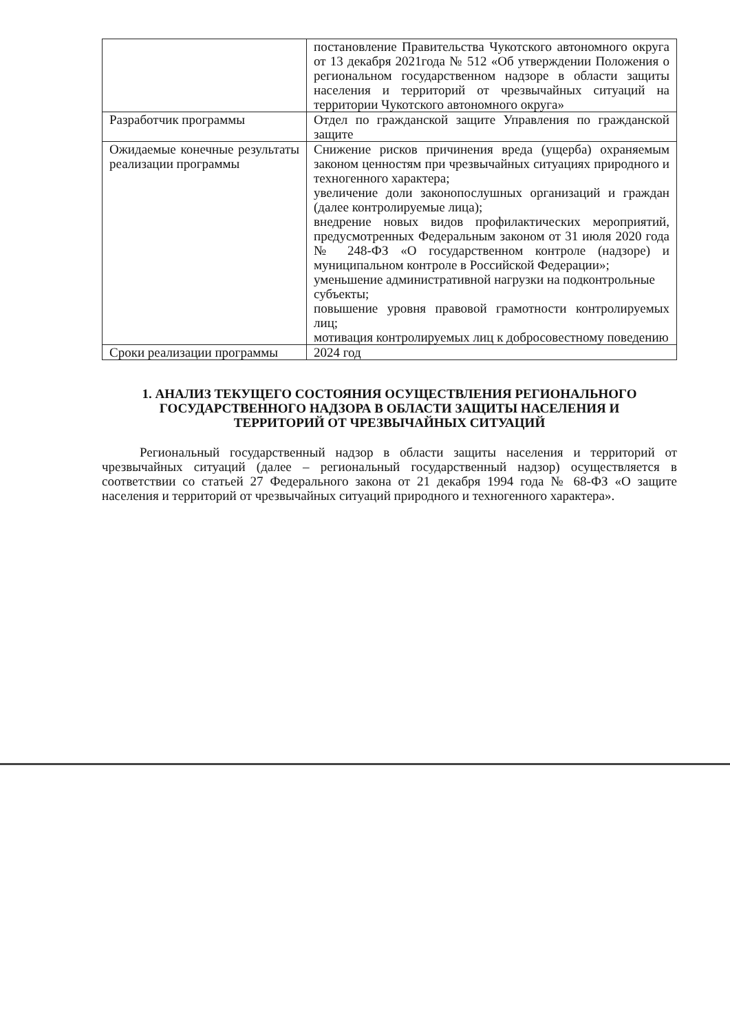| | постановление Правительства Чукотского автономного округа от 13 декабря 2021года № 512 «Об утверждении Положения о региональном государственном надзоре в области защиты населения и территорий от чрезвычайных ситуаций на территории Чукотского автономного округа» |
| Разработчик программы | Отдел по гражданской защите Управления по гражданской защите |
| Ожидаемые конечные результаты реализации программы | Снижение рисков причинения вреда (ущерба) охраняемым законом ценностям при чрезвычайных ситуациях природного и техногенного характера; увеличение доли законопослушных организаций и граждан (далее контролируемые лица); внедрение новых видов профилактических мероприятий, предусмотренных Федеральным законом от 31 июля 2020 года № 248-ФЗ «О государственном контроле (надзоре) и муниципальном контроле в Российской Федерации»; уменьшение административной нагрузки на подконтрольные субъекты; повышение уровня правовой грамотности контролируемых лиц; мотивация контролируемых лиц к добросовестному поведению |
| Сроки реализации программы | 2024 год |
1. АНАЛИЗ ТЕКУЩЕГО СОСТОЯНИЯ ОСУЩЕСТВЛЕНИЯ РЕГИОНАЛЬНОГО ГОСУДАРСТВЕННОГО НАДЗОРА В ОБЛАСТИ ЗАЩИТЫ НАСЕЛЕНИЯ И ТЕРРИТОРИЙ ОТ ЧРЕЗВЫЧАЙНЫХ СИТУАЦИЙ
Региональный государственный надзор в области защиты населения и территорий от чрезвычайных ситуаций (далее – региональный государственный надзор) осуществляется в соответствии со статьей 27 Федерального закона от 21 декабря 1994 года № 68-ФЗ «О защите населения и территорий от чрезвычайных ситуаций природного и техногенного характера».